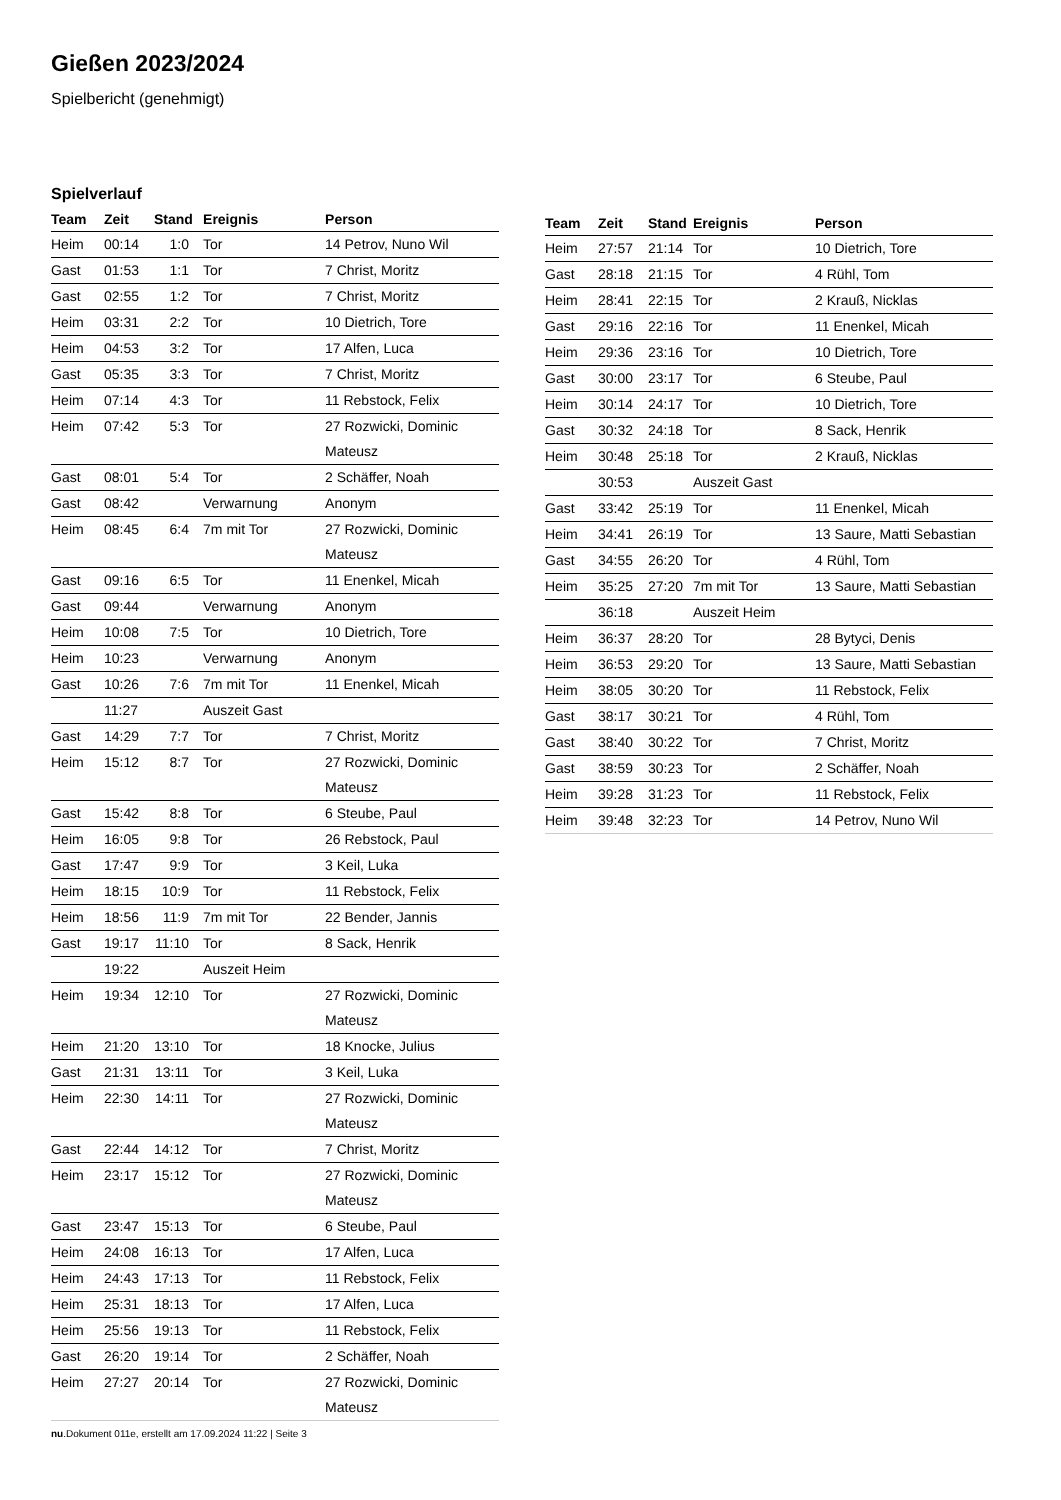Gießen 2023/2024
Spielbericht (genehmigt)
Spielverlauf
| Team | Zeit | Stand | Ereignis | Person |
| --- | --- | --- | --- | --- |
| Heim | 00:14 | 1:0 | Tor | 14 Petrov, Nuno Wil |
| Gast | 01:53 | 1:1 | Tor | 7 Christ, Moritz |
| Gast | 02:55 | 1:2 | Tor | 7 Christ, Moritz |
| Heim | 03:31 | 2:2 | Tor | 10 Dietrich, Tore |
| Heim | 04:53 | 3:2 | Tor | 17 Alfen, Luca |
| Gast | 05:35 | 3:3 | Tor | 7 Christ, Moritz |
| Heim | 07:14 | 4:3 | Tor | 11 Rebstock, Felix |
| Heim | 07:42 | 5:3 | Tor | 27 Rozwicki, Dominic Mateusz |
| Gast | 08:01 | 5:4 | Tor | 2 Schäffer, Noah |
| Gast | 08:42 | | Verwarnung | Anonym |
| Heim | 08:45 | 6:4 | 7m mit Tor | 27 Rozwicki, Dominic Mateusz |
| Gast | 09:16 | 6:5 | Tor | 11 Enenkel, Micah |
| Gast | 09:44 | | Verwarnung | Anonym |
| Heim | 10:08 | 7:5 | Tor | 10 Dietrich, Tore |
| Heim | 10:23 | | Verwarnung | Anonym |
| Gast | 10:26 | 7:6 | 7m mit Tor | 11 Enenkel, Micah |
| | 11:27 | | Auszeit Gast | |
| Gast | 14:29 | 7:7 | Tor | 7 Christ, Moritz |
| Heim | 15:12 | 8:7 | Tor | 27 Rozwicki, Dominic Mateusz |
| Gast | 15:42 | 8:8 | Tor | 6 Steube, Paul |
| Heim | 16:05 | 9:8 | Tor | 26 Rebstock, Paul |
| Gast | 17:47 | 9:9 | Tor | 3 Keil, Luka |
| Heim | 18:15 | 10:9 | Tor | 11 Rebstock, Felix |
| Heim | 18:56 | 11:9 | 7m mit Tor | 22 Bender, Jannis |
| Gast | 19:17 | 11:10 | Tor | 8 Sack, Henrik |
| | 19:22 | | Auszeit Heim | |
| Heim | 19:34 | 12:10 | Tor | 27 Rozwicki, Dominic Mateusz |
| Heim | 21:20 | 13:10 | Tor | 18 Knocke, Julius |
| Gast | 21:31 | 13:11 | Tor | 3 Keil, Luka |
| Heim | 22:30 | 14:11 | Tor | 27 Rozwicki, Dominic Mateusz |
| Gast | 22:44 | 14:12 | Tor | 7 Christ, Moritz |
| Heim | 23:17 | 15:12 | Tor | 27 Rozwicki, Dominic Mateusz |
| Gast | 23:47 | 15:13 | Tor | 6 Steube, Paul |
| Heim | 24:08 | 16:13 | Tor | 17 Alfen, Luca |
| Heim | 24:43 | 17:13 | Tor | 11 Rebstock, Felix |
| Heim | 25:31 | 18:13 | Tor | 17 Alfen, Luca |
| Heim | 25:56 | 19:13 | Tor | 11 Rebstock, Felix |
| Gast | 26:20 | 19:14 | Tor | 2 Schäffer, Noah |
| Heim | 27:27 | 20:14 | Tor | 27 Rozwicki, Dominic Mateusz |
| Team | Zeit | Stand | Ereignis | Person |
| --- | --- | --- | --- | --- |
| Heim | 27:57 | 21:14 | Tor | 10 Dietrich, Tore |
| Gast | 28:18 | 21:15 | Tor | 4 Rühl, Tom |
| Heim | 28:41 | 22:15 | Tor | 2 Krauß, Nicklas |
| Gast | 29:16 | 22:16 | Tor | 11 Enenkel, Micah |
| Heim | 29:36 | 23:16 | Tor | 10 Dietrich, Tore |
| Gast | 30:00 | 23:17 | Tor | 6 Steube, Paul |
| Heim | 30:14 | 24:17 | Tor | 10 Dietrich, Tore |
| Gast | 30:32 | 24:18 | Tor | 8 Sack, Henrik |
| Heim | 30:48 | 25:18 | Tor | 2 Krauß, Nicklas |
| | 30:53 | | Auszeit Gast | |
| Gast | 33:42 | 25:19 | Tor | 11 Enenkel, Micah |
| Heim | 34:41 | 26:19 | Tor | 13 Saure, Matti Sebastian |
| Gast | 34:55 | 26:20 | Tor | 4 Rühl, Tom |
| Heim | 35:25 | 27:20 | 7m mit Tor | 13 Saure, Matti Sebastian |
| | 36:18 | | Auszeit Heim | |
| Heim | 36:37 | 28:20 | Tor | 28 Bytyci, Denis |
| Heim | 36:53 | 29:20 | Tor | 13 Saure, Matti Sebastian |
| Heim | 38:05 | 30:20 | Tor | 11 Rebstock, Felix |
| Gast | 38:17 | 30:21 | Tor | 4 Rühl, Tom |
| Gast | 38:40 | 30:22 | Tor | 7 Christ, Moritz |
| Gast | 38:59 | 30:23 | Tor | 2 Schäffer, Noah |
| Heim | 39:28 | 31:23 | Tor | 11 Rebstock, Felix |
| Heim | 39:48 | 32:23 | Tor | 14 Petrov, Nuno Wil |
nu.Dokument 011e, erstellt am 17.09.2024 11:22 | Seite 3